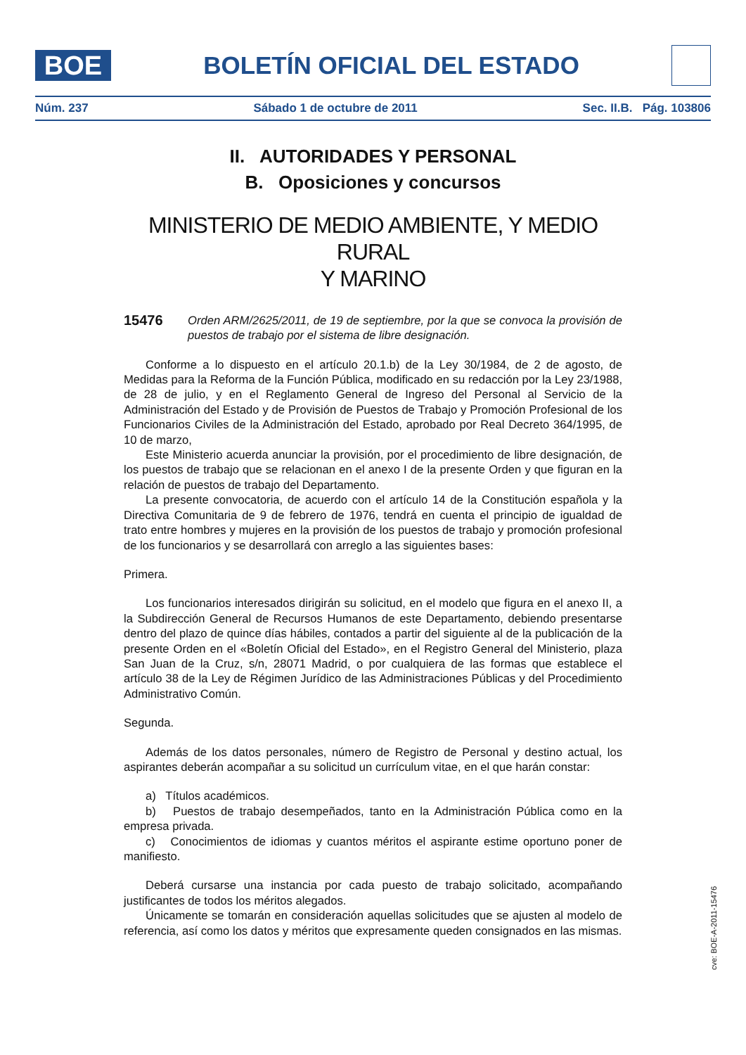BOE
BOLETÍN OFICIAL DEL ESTADO
Núm. 237 Sábado 1 de octubre de 2011 Sec. II.B. Pág. 103806
II. AUTORIDADES Y PERSONAL
B. Oposiciones y concursos
MINISTERIO DE MEDIO AMBIENTE, Y MEDIO RURAL
Y MARINO
15476 Orden ARM/2625/2011, de 19 de septiembre, por la que se convoca la provisión de puestos de trabajo por el sistema de libre designación.
Conforme a lo dispuesto en el artículo 20.1.b) de la Ley 30/1984, de 2 de agosto, de Medidas para la Reforma de la Función Pública, modificado en su redacción por la Ley 23/1988, de 28 de julio, y en el Reglamento General de Ingreso del Personal al Servicio de la Administración del Estado y de Provisión de Puestos de Trabajo y Promoción Profesional de los Funcionarios Civiles de la Administración del Estado, aprobado por Real Decreto 364/1995, de 10 de marzo,
Este Ministerio acuerda anunciar la provisión, por el procedimiento de libre designación, de los puestos de trabajo que se relacionan en el anexo I de la presente Orden y que figuran en la relación de puestos de trabajo del Departamento.
La presente convocatoria, de acuerdo con el artículo 14 de la Constitución española y la Directiva Comunitaria de 9 de febrero de 1976, tendrá en cuenta el principio de igualdad de trato entre hombres y mujeres en la provisión de los puestos de trabajo y promoción profesional de los funcionarios y se desarrollará con arreglo a las siguientes bases:
Primera.
Los funcionarios interesados dirigirán su solicitud, en el modelo que figura en el anexo II, a la Subdirección General de Recursos Humanos de este Departamento, debiendo presentarse dentro del plazo de quince días hábiles, contados a partir del siguiente al de la publicación de la presente Orden en el «Boletín Oficial del Estado», en el Registro General del Ministerio, plaza San Juan de la Cruz, s/n, 28071 Madrid, o por cualquiera de las formas que establece el artículo 38 de la Ley de Régimen Jurídico de las Administraciones Públicas y del Procedimiento Administrativo Común.
Segunda.
Además de los datos personales, número de Registro de Personal y destino actual, los aspirantes deberán acompañar a su solicitud un currículum vitae, en el que harán constar:
a) Títulos académicos.
b) Puestos de trabajo desempeñados, tanto en la Administración Pública como en la empresa privada.
c) Conocimientos de idiomas y cuantos méritos el aspirante estime oportuno poner de manifiesto.
Deberá cursarse una instancia por cada puesto de trabajo solicitado, acompañando justificantes de todos los méritos alegados.
Únicamente se tomarán en consideración aquellas solicitudes que se ajusten al modelo de referencia, así como los datos y méritos que expresamente queden consignados en las mismas.
cve: BOE-A-2011-15476